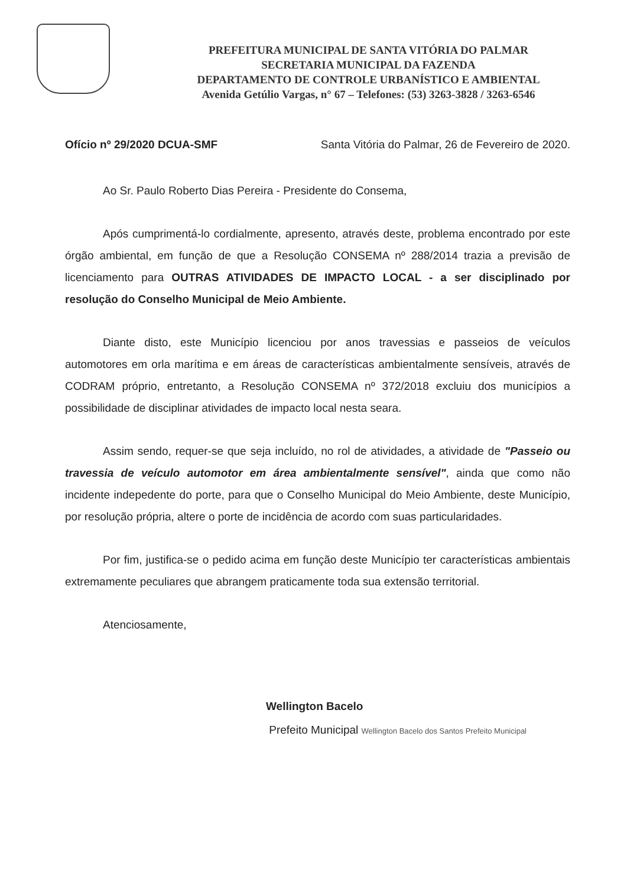PREFEITURA MUNICIPAL DE SANTA VITÓRIA DO PALMAR
SECRETARIA MUNICIPAL DA FAZENDA
DEPARTAMENTO DE CONTROLE URBANÍSTICO E AMBIENTAL
Avenida Getúlio Vargas, n° 67 – Telefones: (53) 3263-3828 / 3263-6546
Ofício nº 29/2020 DCUA-SMF Santa Vitória do Palmar, 26 de Fevereiro de 2020.
Ao Sr. Paulo Roberto Dias Pereira - Presidente do Consema,
Após cumprimentá-lo cordialmente, apresento, através deste, problema encontrado por este órgão ambiental, em função de que a Resolução CONSEMA nº 288/2014 trazia a previsão de licenciamento para OUTRAS ATIVIDADES DE IMPACTO LOCAL - a ser disciplinado por resolução do Conselho Municipal de Meio Ambiente.
Diante disto, este Município licenciou por anos travessias e passeios de veículos automotores em orla marítima e em áreas de características ambientalmente sensíveis, através de CODRAM próprio, entretanto, a Resolução CONSEMA nº 372/2018 excluiu dos municípios a possibilidade de disciplinar atividades de impacto local nesta seara.
Assim sendo, requer-se que seja incluído, no rol de atividades, a atividade de "Passeio ou travessia de veículo automotor em área ambientalmente sensível", ainda que como não incidente indepedente do porte, para que o Conselho Municipal do Meio Ambiente, deste Município, por resolução própria, altere o porte de incidência de acordo com suas particularidades.
Por fim, justifica-se o pedido acima em função deste Município ter características ambientais extremamente peculiares que abrangem praticamente toda sua extensão territorial.
Atenciosamente,
Wellington Bacelo
Prefeito Municipal Wellington Bacelo dos Santos Prefeito Municipal